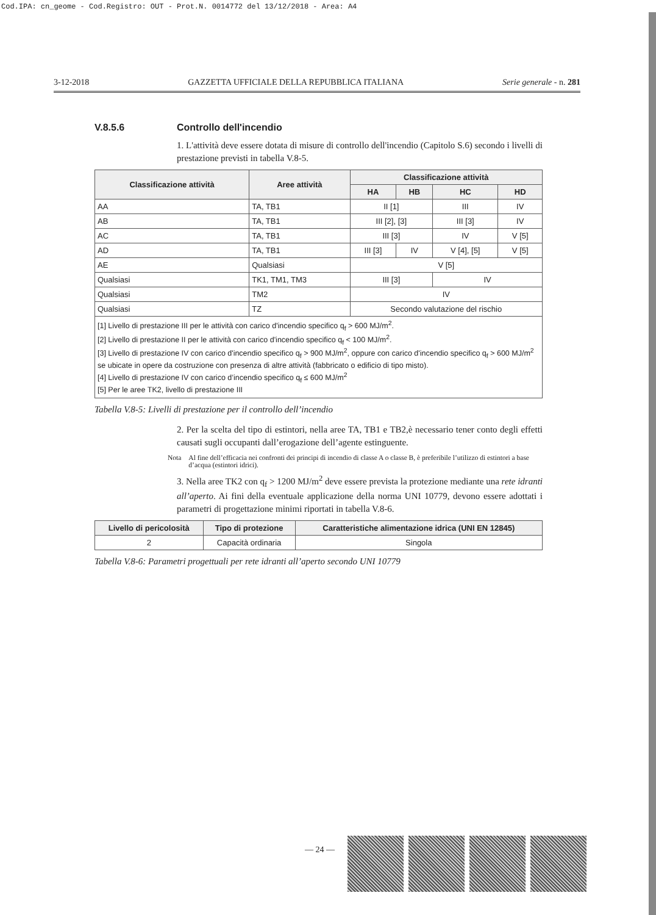Cod.IPA: cn_geome - Cod.Registro: OUT - Prot.N. 0014772 del 13/12/2018 - Area: A4
3-12-2018 GAZZETTA UFFICIALE DELLA REPUBBLICA ITALIANA Serie generale - n. 281
V.8.5.6 Controllo dell'incendio
1. L'attività deve essere dotata di misure di controllo dell'incendio (Capitolo S.6) secondo i livelli di prestazione previsti in tabella V.8-5.
| Classificazione attività | Aree attività | Classificazione attività | | | |
| --- | --- | --- | --- | --- | --- |
| | | HA | HB | HC | HD |
| AA | TA, TB1 | II [1] | | III | IV |
| AB | TA, TB1 | III [2], [3] | | III [3] | IV |
| AC | TA, TB1 | III [3] | | IV | V [5] |
| AD | TA, TB1 | III [3] | IV | V [4], [5] | V [5] |
| AE | Qualsiasi | V [5] | | | |
| Qualsiasi | TK1, TM1, TM3 | III [3] | | IV | |
| Qualsiasi | TM2 | IV | | | |
| Qualsiasi | TZ | Secondo valutazione del rischio | | | |
| [1] Livello di prestazione III per le attività con carico d'incendio specifico q<sub>f</sub> > 600 MJ/m<sup>2</sup>. [2] Livello di prestazione II per le attività con carico d'incendio specifico q<sub>f</sub> < 100 MJ/m<sup>2</sup>. [3] Livello di prestazione IV con carico d'incendio specifico q<sub>f</sub> > 900 MJ/m<sup>2</sup>, oppure con carico d'incendio specifico q<sub>f</sub> > 600 MJ/m<sup>2</sup> se ubicate in opere da costruzione con presenza di altre attività (fabbricato o edificio di tipo misto). [4] Livello di prestazione IV con carico d’incendio specifico q<sub>f</sub> ≤ 600 MJ/m<sup>2</sup> [5] Per le aree TK2, livello di prestazione III | | | | | |
Tabella V.8-5: Livelli di prestazione per il controllo dell’incendio
2. Per la scelta del tipo di estintori, nella aree TA, TB1 e TB2,è necessario tener conto degli effetti causati sugli occupanti dall’erogazione dell’agente estinguente.
Nota Al fine dell’efficacia nei confronti dei principi di incendio di classe A o classe B, è preferibile l’utilizzo di estintori a base d’acqua (estintori idrici).
3. Nella aree TK2 con q<sub>f</sub> > 1200 MJ/m<sup>2</sup> deve essere prevista la protezione mediante una rete idranti all’aperto. Ai fini della eventuale applicazione della norma UNI 10779, devono essere adottati i parametri di progettazione minimi riportati in tabella V.8-6.
| Livello di pericolosità | Tipo di protezione | Caratteristiche alimentazione idrica (UNI EN 12845) |
| --- | --- | --- |
| 2 | Capacità ordinaria | Singola |
Tabella V.8-6: Parametri progettuali per rete idranti all’aperto secondo UNI 10779
— 24 —